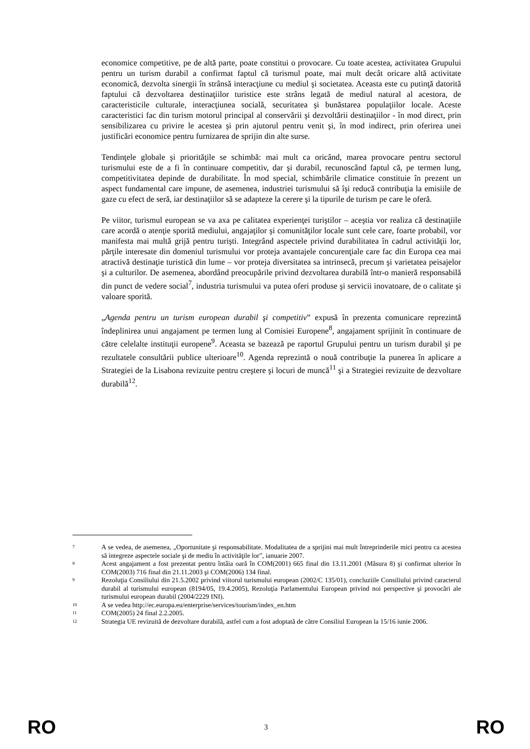economice competitive, pe de altă parte, poate constitui o provocare. Cu toate acestea, activitatea Grupului pentru un turism durabil a confirmat faptul că turismul poate, mai mult decât oricare altă activitate economică, dezvolta sinergii în strânsă interacţiune cu mediul şi societatea. Aceasta este cu putinţă datorită faptului că dezvoltarea destinaţiilor turistice este strâns legată de mediul natural al acestora, de caracteristicile culturale, interacţiunea socială, securitatea şi bunăstarea populaţiilor locale. Aceste caracteristici fac din turism motorul principal al conservării şi dezvoltării destinaţiilor - în mod direct, prin sensibilizarea cu privire le acestea şi prin ajutorul pentru venit şi, în mod indirect, prin oferirea unei justificări economice pentru furnizarea de sprijin din alte surse.
Tendinţele globale şi priorităţile se schimbă: mai mult ca oricând, marea provocare pentru sectorul turismului este de a fi în continuare competitiv, dar şi durabil, recunoscând faptul că, pe termen lung, competitivitatea depinde de durabilitate. În mod special, schimbările climatice constituie în prezent un aspect fundamental care impune, de asemenea, industriei turismului să îşi reducă contribuţia la emisiile de gaze cu efect de seră, iar destinaţiilor să se adapteze la cerere şi la tipurile de turism pe care le oferă.
Pe viitor, turismul european se va axa pe calitatea experienţei turiştilor – aceştia vor realiza că destinaţiile care acordă o atenţie sporită mediului, angajaţilor şi comunităţilor locale sunt cele care, foarte probabil, vor manifesta mai multă grijă pentru turişti. Integrând aspectele privind durabilitatea în cadrul activităţii lor, părţile interesate din domeniul turismului vor proteja avantajele concurenţiale care fac din Europa cea mai atractivă destinaţie turistică din lume – vor proteja diversitatea sa intrinsecă, precum şi varietatea peisajelor şi a culturilor. De asemenea, abordând preocupările privind dezvoltarea durabilă într-o manieră responsabilă din punct de vedere social<sup>7</sup>, industria turismului va putea oferi produse şi servicii inovatoare, de o calitate şi valoare sporită.
„Agenda pentru un turism european durabil şi competitiv” expusă în prezenta comunicare reprezintă îndeplinirea unui angajament pe termen lung al Comisiei Europene<sup>8</sup>, angajament sprijinit în continuare de către celelalte instituţii europene<sup>9</sup>. Aceasta se bazează pe raportul Grupului pentru un turism durabil şi pe rezultatele consultării publice ulterioare<sup>10</sup>. Agenda reprezintă o nouă contribuţie la punerea în aplicare a Strategiei de la Lisabona revizuite pentru creştere şi locuri de muncă<sup>11</sup> şi a Strategiei revizuite de dezvoltare durabilă<sup>12</sup>.
7 A se vedea, de asemenea, „Oportunitate şi responsabilitate. Modalitatea de a sprijini mai mult întreprinderile mici pentru ca acestea să integreze aspectele sociale şi de mediu în activităţile lor”, ianuarie 2007.
8 Acest angajament a fost prezentat pentru întâia oară în COM(2001) 665 final din 13.11.2001 (Măsura 8) şi confirmat ulterior în COM(2003) 716 final din 21.11.2003 şi COM(2006) 134 final.
9 Rezoluţia Consiliului din 21.5.2002 privind viitorul turismului european (2002/C 135/01), concluziile Consiliului privind caracterul durabil al turismului european (8194/05, 19.4.2005), Rezoluţia Parlamentului European privind noi perspective şi provocări ale turismului european durabil (2004/2229 INI).
10 A se vedea http://ec.europa.eu/enterprise/services/tourism/index_en.htm
11 COM(2005) 24 final 2.2.2005.
12 Strategia UE revizuită de dezvoltare durabilă, astfel cum a fost adoptată de către Consiliul European la 15/16 iunie 2006.
RO 3 RO